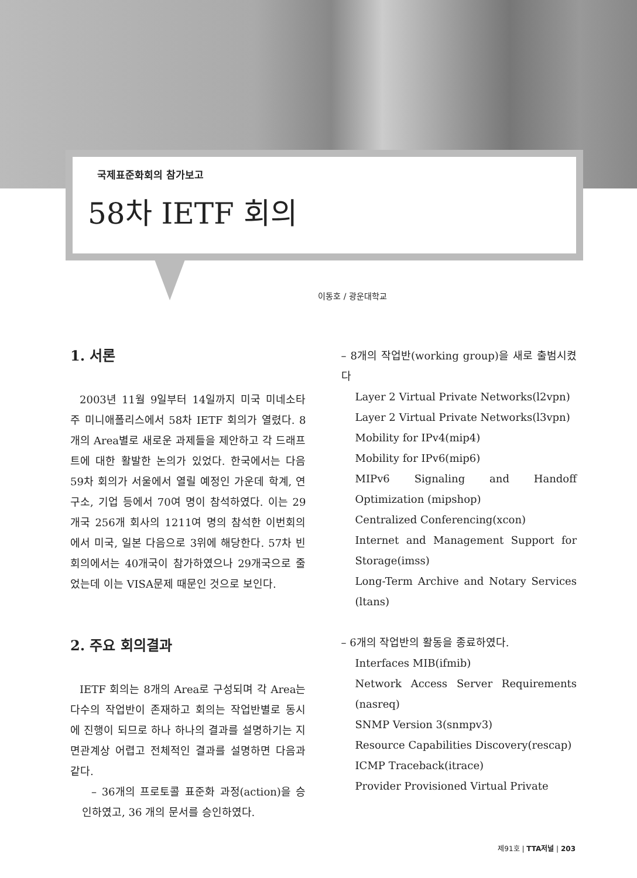국제표준화회의 참가보고
58차 IETF 회의
이동호 / 광운대학교
1. 서론
2003년 11월 9일부터 14일까지 미국 미네소타주 미니애폴리스에서 58차 IETF 회의가 열렸다. 8개의 Area별로 새로운 과제들을 제안하고 각 드래프트에 대한 활발한 논의가 있었다. 한국에서는 다음 59차 회의가 서울에서 열릴 예정인 가운데 학계, 연구소, 기업 등에서 70여 명이 참석하였다. 이는 29개국 256개 회사의 1211여 명의 참석한 이번회의에서 미국, 일본 다음으로 3위에 해당한다. 57차 빈 회의에서는 40개국이 참가하였으나 29개국으로 줄었는데 이는 VISA문제 때문인 것으로 보인다.
2. 주요 회의결과
IETF 회의는 8개의 Area로 구성되며 각 Area는 다수의 작업반이 존재하고 회의는 작업반별로 동시에 진행이 되므로 하나 하나의 결과를 설명하기는 지면관계상 어렵고 전체적인 결과를 설명하면 다음과 같다.
– 36개의 프로토콜 표준화 과정(action)을 승인하였고, 36 개의 문서를 승인하였다.
– 8개의 작업반(working group)을 새로 출범시켰다
Layer 2 Virtual Private Networks(l2vpn)
Layer 2 Virtual Private Networks(l3vpn)
Mobility for IPv4(mip4)
Mobility for IPv6(mip6)
MIPv6 Signaling and Handoff Optimization (mipshop)
Centralized Conferencing(xcon)
Internet and Management Support for Storage(imss)
Long-Term Archive and Notary Services (ltans)
– 6개의 작업반의 활동을 종료하였다.
Interfaces MIB(ifmib)
Network Access Server Requirements (nasreq)
SNMP Version 3(snmpv3)
Resource Capabilities Discovery(rescap)
ICMP Traceback(itrace)
Provider Provisioned Virtual Private
제91호 | TTA저널 | 203